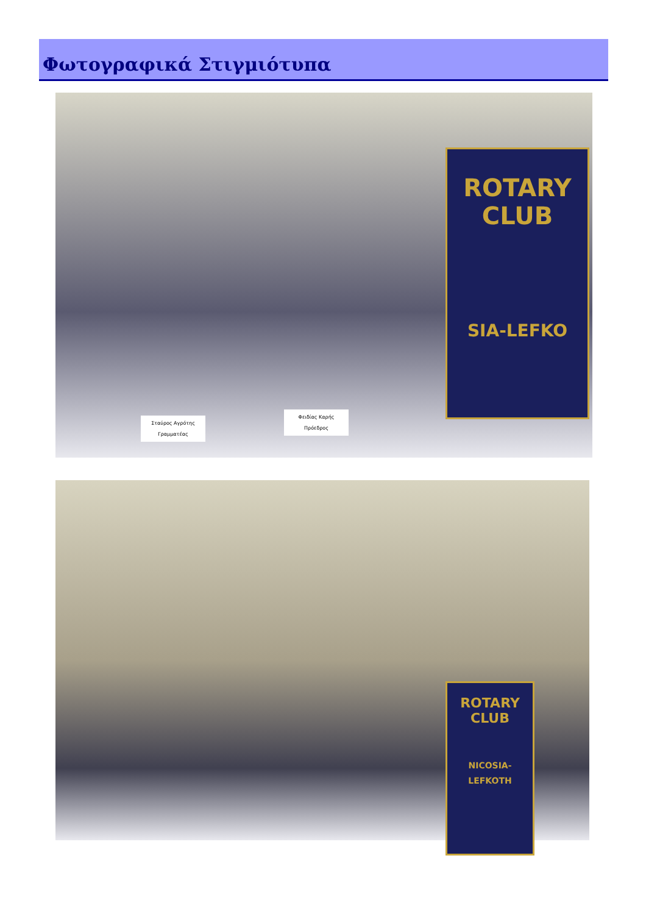Φωτογραφικά Στιγμιότυπα
ROTARY
CLUB
SIA-LEFKO
Σταύρος Αγρότης
Γραμματέας
Φειδίας Καρής
Πρόεδρος
ROTARY
CLUB
NICOSIA-LEFKOTH